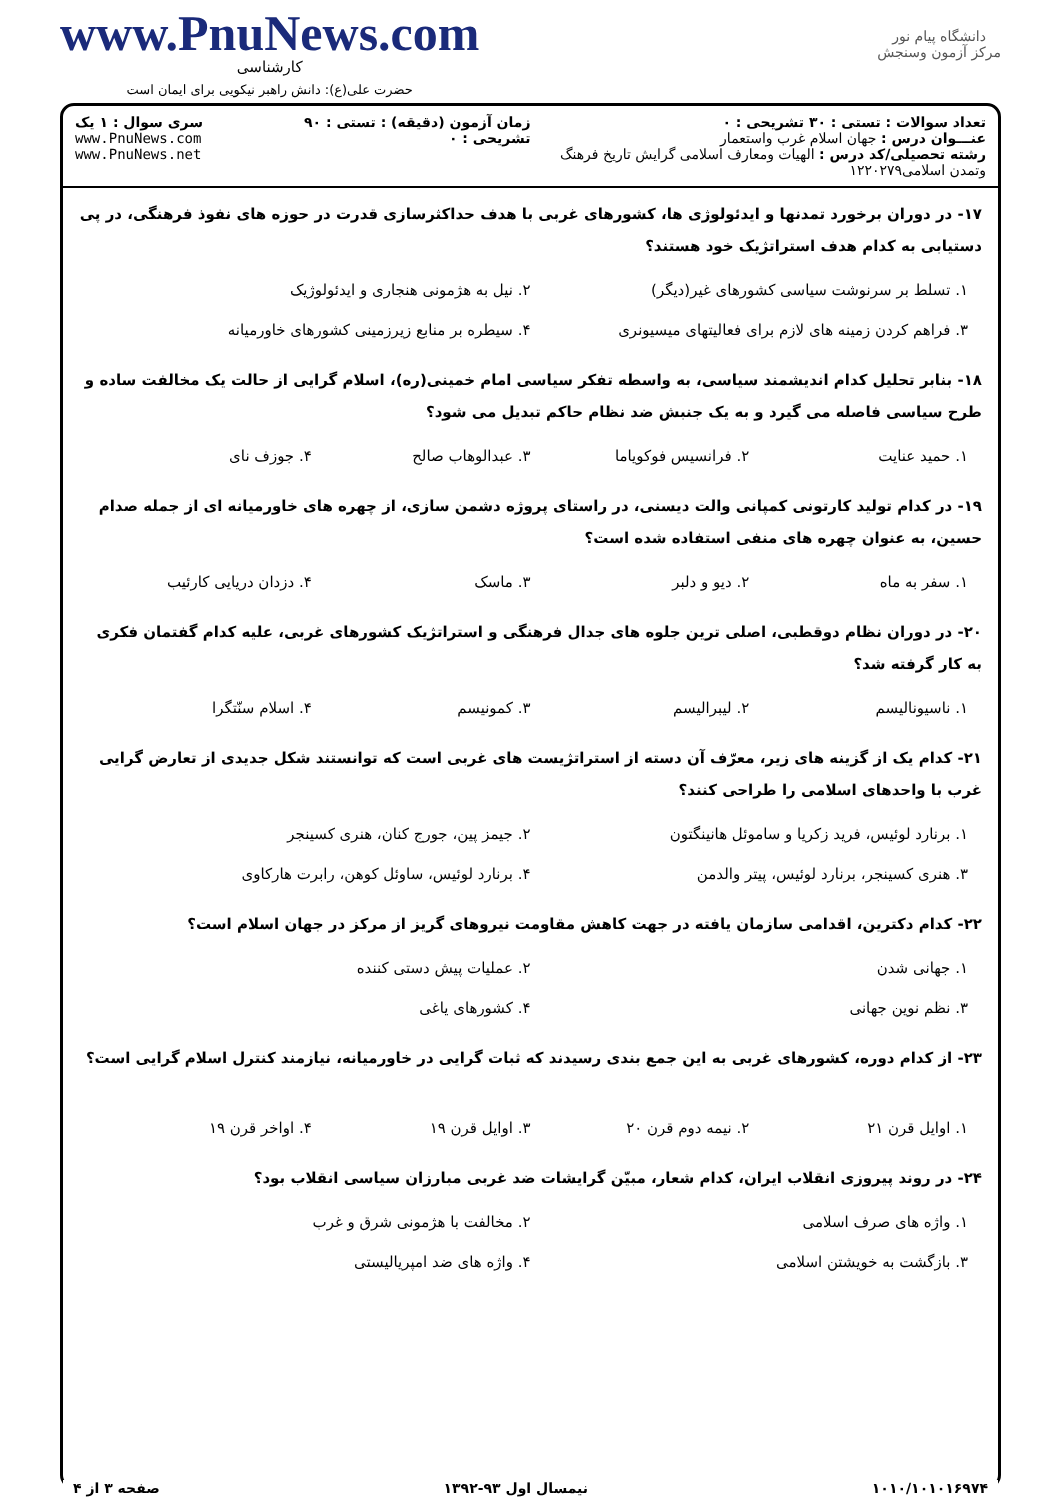دانشگاه پیام نور
مرکز آزمون وسنجش
www.PnuNews.com
کارشناسی
حضرت علی(ع): دانش راهبر نیکویی برای ایمان است
تعداد سوالات : تستی : ۳۰ تشریحی : ۰
عنـــوان درس : جهان اسلام غرب واستعمار
رشته تحصیلی/کد درس : الهیات ومعارف اسلامی گرایش تاریخ فرهنگ وتمدن اسلامی۱۲۲۰۲۷۹
زمان آزمون (دقیقه) : تستی : ۹۰ تشریحی : ۰
سری سوال : ۱ یک
www.PnuNews.com
www.PnuNews.net
۱۷- در دوران برخورد تمدنها و ایدئولوژی ها، کشورهای غربی با هدف حداکثرسازی قدرت در حوزه های نفوذ فرهنگی، در پی دستیابی به کدام هدف استراتژیک خود هستند؟
۱. تسلط بر سرنوشت سیاسی کشورهای غیر(دیگر) ۲. نیل به هژمونی هنجاری و ایدئولوژیک ۳. فراهم کردن زمینه های لازم برای فعالیتهای میسیونری ۴. سیطره بر منابع زیرزمینی کشورهای خاورمیانه
۱۸- بنابر تحلیل کدام اندیشمند سیاسی، به واسطه تفکر سیاسی امام خمینی(ره)، اسلام گرایی از حالت یک مخالفت ساده و طرح سیاسی فاصله می گیرد و به یک جنبش ضد نظام حاکم تبدیل می شود؟
۱. حمید عنایت ۲. فرانسیس فوکویاما ۳. عبدالوهاب صالح ۴. جوزف نای
۱۹- در کدام تولید کارتونی کمپانی والت دیسنی، در راستای پروژه دشمن سازی، از چهره های خاورمیانه ای از جمله صدام حسین، به عنوان چهره های منفی استفاده شده است؟
۱. سفر به ماه ۲. دیو و دلبر ۳. ماسک ۴. دزدان دریایی کارئیب
۲۰- در دوران نظام دوقطبی، اصلی ترین جلوه های جدال فرهنگی و استراتژیک کشورهای غربی، علیه کدام گفتمان فکری به کار گرفته شد؟
۱. ناسیونالیسم ۲. لیبرالیسم ۳. کمونیسم ۴. اسلام سنّتگرا
۲۱- کدام یک از گزینه های زیر، معرّف آن دسته از استراتژیست های غربی است که توانستند شکل جدیدی از تعارض گرایی غرب با واحدهای اسلامی را طراحی کنند؟
۱. برنارد لوئیس، فرید زکریا و ساموئل هانینگتون ۲. جیمز پین، جورج کنان، هنری کسینجر ۳. هنری کسینجر، برنارد لوئیس، پیتر والدمن ۴. برنارد لوئیس، ساوئل کوهن، رابرت هارکاوی
۲۲- کدام دکترین، اقدامی سازمان یافته در جهت کاهش مقاومت نیروهای گریز از مرکز در جهان اسلام است؟
۱. جهانی شدن ۲. عملیات پیش دستی کننده ۳. نظم نوین جهانی ۴. کشورهای یاغی
۲۳- از کدام دوره، کشورهای غربی به این جمع بندی رسیدند که ثبات گرایی در خاورمیانه، نیازمند کنترل اسلام گرایی است؟
۱. اوایل قرن ۲۱ ۲. نیمه دوم قرن ۲۰ ۳. اوایل قرن ۱۹ ۴. اواخر قرن ۱۹
۲۴- در روند پیروزی انقلاب ایران، کدام شعار، مبیّن گرایشات ضد غربی مبارزان سیاسی انقلاب بود؟
۱. واژه های صرف اسلامی ۲. مخالفت با هژمونی شرق و غرب ۳. بازگشت به خویشتن اسلامی ۴. واژه های ضد امپریالیستی
۱۰۱۰/۱۰۱۰۱۶۹۷۴ نیمسال اول ۹۳-۱۳۹۲ صفحه ۳ از ۴